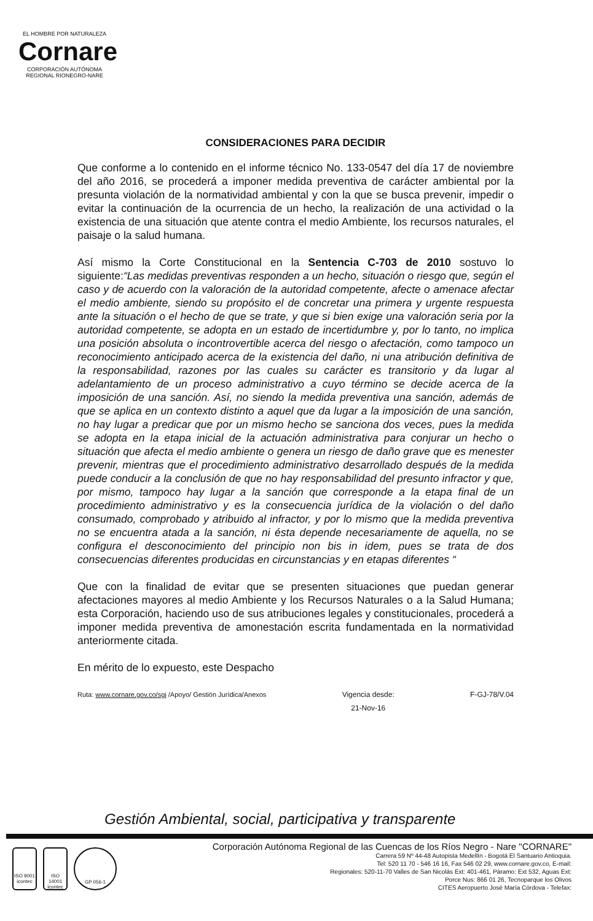EL HOMBRE POR NATURALEZA
Cornare
CORPORACIÓN AUTÓNOMA REGIONAL RIONEGRO-NARE
CONSIDERACIONES PARA DECIDIR
Que conforme a lo contenido en el informe técnico No. 133-0547 del día 17 de noviembre del año 2016, se procederá a imponer medida preventiva de carácter ambiental por la presunta violación de la normatividad ambiental y con la que se busca prevenir, impedir o evitar la continuación de la ocurrencia de un hecho, la realización de una actividad o la existencia de una situación que atente contra el medio Ambiente, los recursos naturales, el paisaje o la salud humana.
Así mismo la Corte Constitucional en la Sentencia C-703 de 2010 sostuvo lo siguiente:“Las medidas preventivas responden a un hecho, situación o riesgo que, según el caso y de acuerdo con la valoración de la autoridad competente, afecte o amenace afectar el medio ambiente, siendo su propósito el de concretar una primera y urgente respuesta ante la situación o el hecho de que se trate, y que si bien exige una valoración seria por la autoridad competente, se adopta en un estado de incertidumbre y, por lo tanto, no implica una posición absoluta o incontrovertible acerca del riesgo o afectación, como tampoco un reconocimiento anticipado acerca de la existencia del daño, ni una atribución definitiva de la responsabilidad, razones por las cuales su carácter es transitorio y da lugar al adelantamiento de un proceso administrativo a cuyo término se decide acerca de la imposición de una sanción. Así, no siendo la medida preventiva una sanción, además de que se aplica en un contexto distinto a aquel que da lugar a la imposición de una sanción, no hay lugar a predicar que por un mismo hecho se sanciona dos veces, pues la medida se adopta en la etapa inicial de la actuación administrativa para conjurar un hecho o situación que afecta el medio ambiente o genera un riesgo de daño grave que es menester prevenir, mientras que el procedimiento administrativo desarrollado después de la medida puede conducir a la conclusión de que no hay responsabilidad del presunto infractor y que, por mismo, tampoco hay lugar a la sanción que corresponde a la etapa final de un procedimiento administrativo y es la consecuencia jurídica de la violación o del daño consumado, comprobado y atribuido al infractor, y por lo mismo que la medida preventiva no se encuentra atada a la sanción, ni ésta depende necesariamente de aquella, no se configura el desconocimiento del principio non bis in idem, pues se trata de dos consecuencias diferentes producidas en circunstancias y en etapas diferentes “
Que con la finalidad de evitar que se presenten situaciones que puedan generar afectaciones mayores al medio Ambiente y los Recursos Naturales o a la Salud Humana; esta Corporación, haciendo uso de sus atribuciones legales y constitucionales, procederá a imponer medida preventiva de amonestación escrita fundamentada en la normatividad anteriormente citada.
En mérito de lo expuesto, este Despacho
Ruta: www.cornare.gov.co/sgi /Apoyo/ Gestión Jurídica/Anexos Vigencia desde:
21-Nov-16 F-GJ-78/V.04
Gestión Ambiental, social, participativa y transparente
ISO 9001 icontec
ISO 14001 icontec
GP 056-1
Corporación Autónoma Regional de las Cuencas de los Ríos Negro - Nare "CORNARE"
Carrera 59 Nº 44-48 Autopista Medellín - Bogotá El Santuario Antioquia.
Tel: 520 11 70 - 546 16 16, Fax 546 02 29, www.cornare.gov.co, E-mail:
Regionales: 520-11-70 Valles de San Nicolás Ext: 401-461, Páramo: Ext 532, Aguas Ext:
Porce Nus: 866 01 26, Tecnoparque los Olivos
CITES Aeropuerto José María Córdova - Telefax: